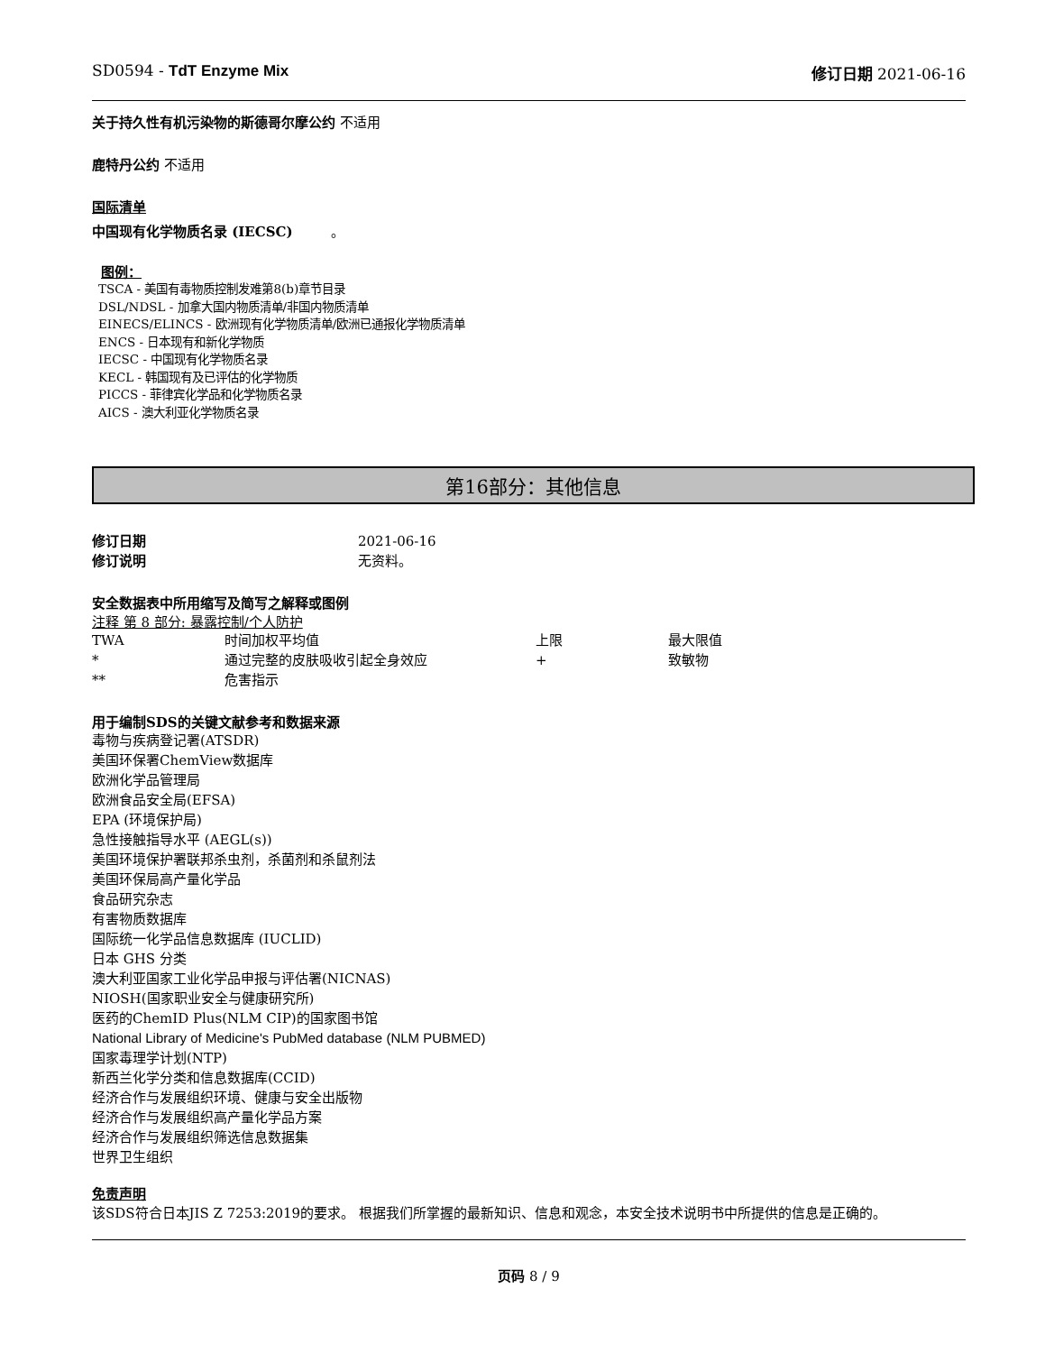SD0594 - TdT Enzyme Mix 修订日期 2021-06-16
关于持久性有机污染物的斯德哥尔摩公约 不适用
鹿特丹公约 不适用
国际清单
中国现有化学物质名录 (IECSC) 。
图例：
TSCA - 美国有毒物质控制发难第8(b)章节目录
DSL/NDSL - 加拿大国内物质清单/非国内物质清单
EINECS/ELINCS - 欧洲现有化学物质清单/欧洲已通报化学物质清单
ENCS - 日本现有和新化学物质
IECSC - 中国现有化学物质名录
KECL - 韩国现有及已评估的化学物质
PICCS - 菲律宾化学品和化学物质名录
AICS - 澳大利亚化学物质名录
第16部分：其他信息
| 修订日期 | 2021-06-16 |
| 修订说明 | 无资料。 |
安全数据表中所用缩写及简写之解释或图例
注释 第 8 部分: 暴露控制/个人防护
| TWA | 时间加权平均值 | 上限 | 最大限值 |
| * | 通过完整的皮肤吸收引起全身效应 | + | 致敏物 |
| ** | 危害指示 | | |
用于编制SDS的关键文献参考和数据来源
毒物与疾病登记署(ATSDR)
美国环保署ChemView数据库
欧洲化学品管理局
欧洲食品安全局(EFSA)
EPA (环境保护局)
急性接触指导水平 (AEGL(s))
美国环境保护署联邦杀虫剂，杀菌剂和杀鼠剂法
美国环保局高产量化学品
食品研究杂志
有害物质数据库
国际统一化学品信息数据库 (IUCLID)
日本 GHS 分类
澳大利亚国家工业化学品申报与评估署(NICNAS)
NIOSH(国家职业安全与健康研究所)
医药的ChemID Plus(NLM CIP)的国家图书馆
National Library of Medicine's PubMed database (NLM PUBMED)
国家毒理学计划(NTP)
新西兰化学分类和信息数据库(CCID)
经济合作与发展组织环境、健康与安全出版物
经济合作与发展组织高产量化学品方案
经济合作与发展组织筛选信息数据集
世界卫生组织
免责声明
该SDS符合日本JIS Z 7253:2019的要求。 根据我们所掌握的最新知识、信息和观念，本安全技术说明书中所提供的信息是正确的。
页码 8 / 9